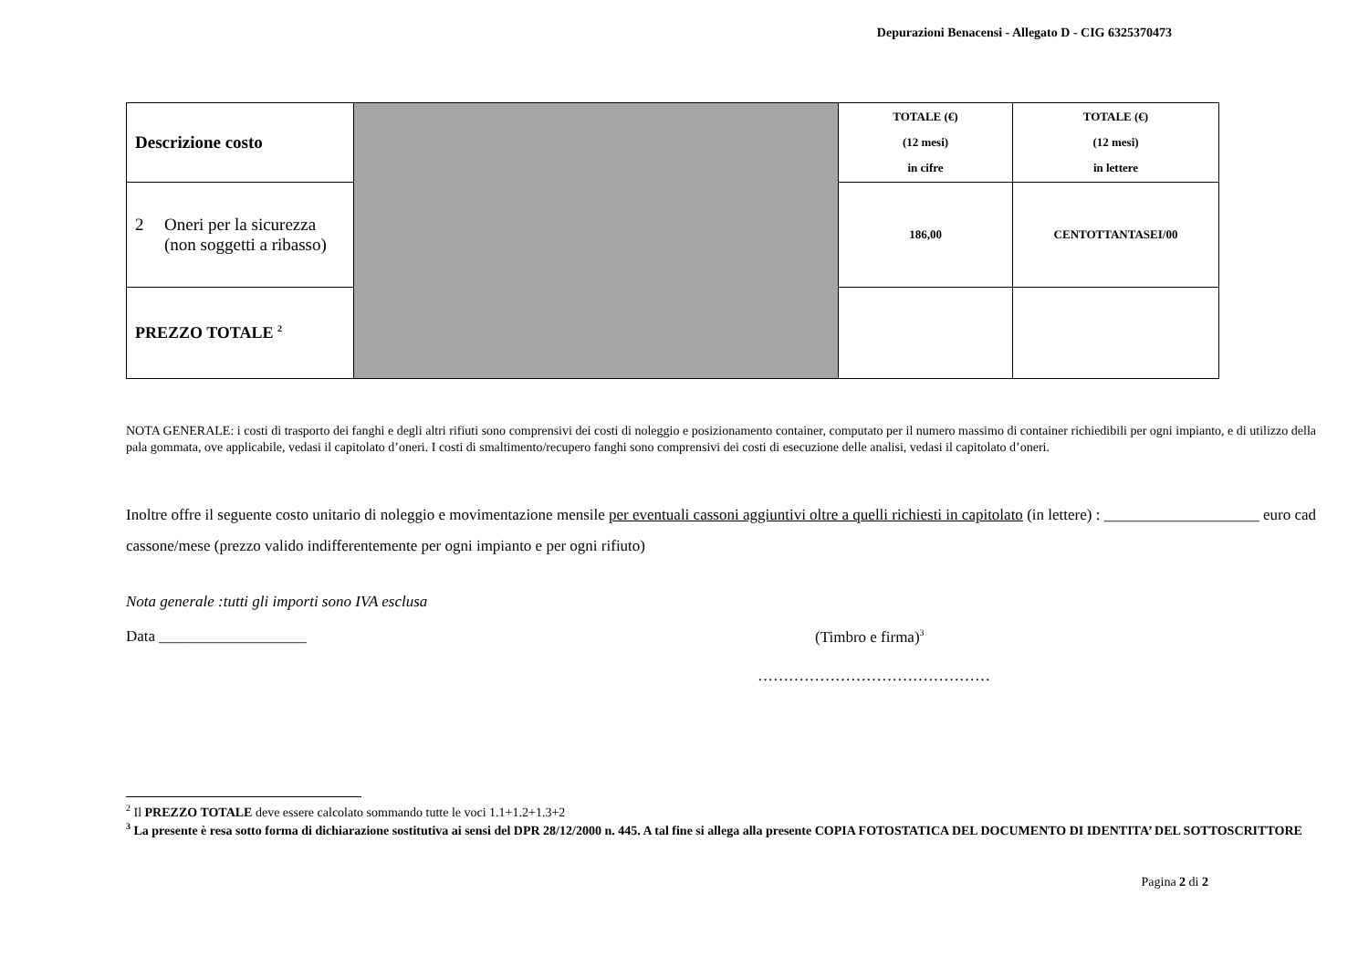Depurazioni Benacensi - Allegato D - CIG 6325370473
| Descrizione costo | | TOTALE (€) (12 mesi) in cifre | TOTALE (€) (12 mesi) in lettere |
| 2 Oneri per la sicurezza (non soggetti a ribasso) | | 186,00 | CENTOTTANTASEI/00 |
| PREZZO TOTALE <sup>2</sup> | | | |
NOTA GENERALE: i costi di trasporto dei fanghi e degli altri rifiuti sono comprensivi dei costi di noleggio e posizionamento container, computato per il numero massimo di container richiedibili per ogni impianto, e di utilizzo della pala gommata, ove applicabile, vedasi il capitolato d’oneri. I costi di smaltimento/recupero fanghi sono comprensivi dei costi di esecuzione delle analisi, vedasi il capitolato d’oneri.
Inoltre offre il seguente costo unitario di noleggio e movimentazione mensile per eventuali cassoni aggiuntivi oltre a quelli richiesti in capitolato (in lettere) : ____________________ euro cad cassone/mese (prezzo valido indifferentemente per ogni impianto e per ogni rifiuto)
Nota generale :tutti gli importi sono IVA esclusa
Data ___________________ (Timbro e firma)<sup>3</sup>
………………………………………
<sup>2</sup> Il PREZZO TOTALE deve essere calcolato sommando tutte le voci 1.1+1.2+1.3+2
<sup>3</sup> La presente è resa sotto forma di dichiarazione sostitutiva ai sensi del DPR 28/12/2000 n. 445. A tal fine si allega alla presente COPIA FOTOSTATICA DEL DOCUMENTO DI IDENTITA’ DEL SOTTOSCRITTORE
Pagina 2 di 2